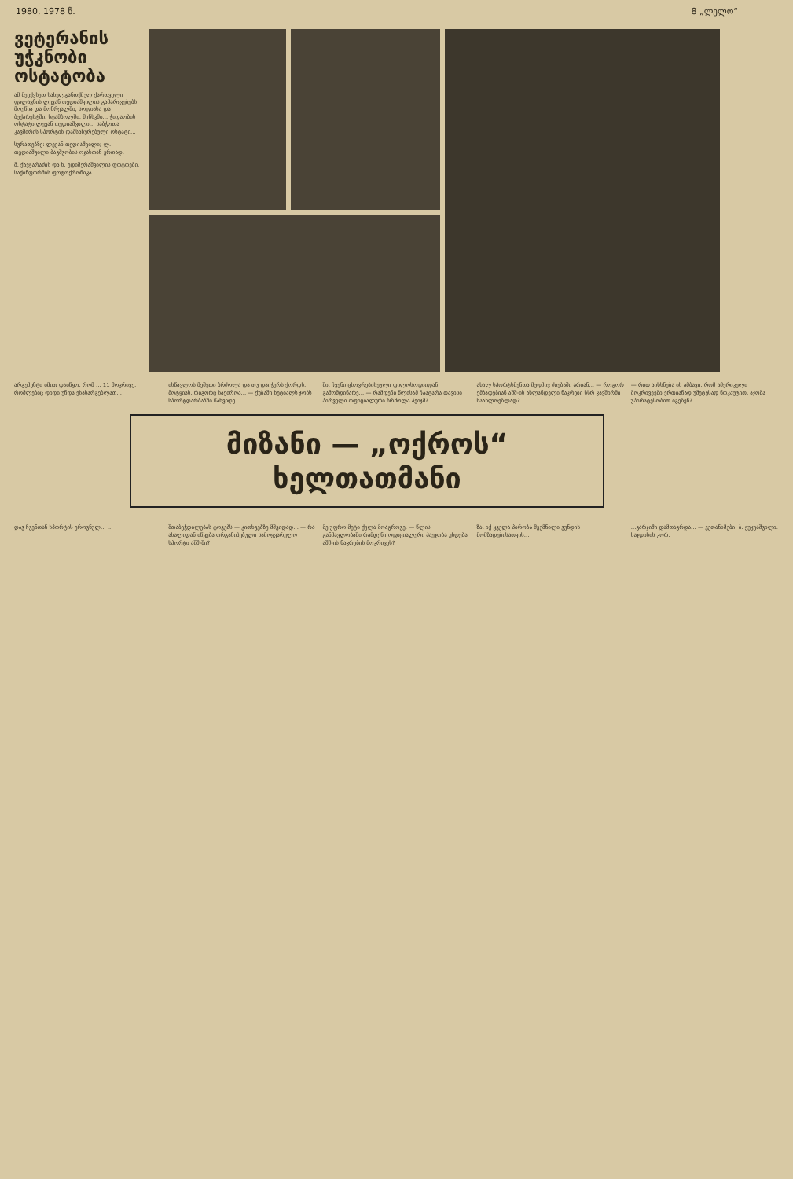1980, 1978 წ. 8 „ლელო“
ვეტერანის უჭკნობი ოსტატობა
ამ მეექვსეთ სახელგანთქმულ ქართველი ფალავნის ლევან თედიაშვილის გამარჯვებებს. მოუწია და მონრეალში, სოფიასა და ბუქარესტში, ხტამბოლში, მინსკში... ჭიდაობის ოსტატი ლევან თედიაშვილი... საბჭოთა კავშირის სპორტის დამსახურებული ოსტატი...
სურათებზე: ლევან თედიაშვილი; ლ. თედიაშვილი ბავშვობის ოჯახთან ერთად.
მ. ქავჟარაძის და ხ. ედიშერაშვილის ფოტოები. საქინფორმის ფოტოქრონიკა.
არგუმენტი იმით დაიწყო, რომ ... 11 მოკრივე, რომლებიც დიდი უნდა ესასარგებლათ...
ისწავლოს მეშეთი ბრძოლა და თუ დაიჭერს ქორდს, მოტყიას, რიგორც საქიროა... — ქუბაში ხეტიალს ჯობს სპორტდარბაზში წახვიდე...
ში, ჩვენი ცხოვრებისეული ფილოსოფიიდან გამომდინარე... — რამდენი წლისამ ჩაატარა თავისი პირველი ოფიციალური ბრძოლა პეიჯმ?
ახალ სპორტსმენთა მუდმივ ძიებაში არიან... — როგორ ემზადებიან აშშ-ის ახლანდელი ნაკრები სსრ კავშირში საახლოებლად?
— რით აიხსნება ის ამბავი, რომ ამერიკელი მოკრივეები ერთიანად უმეტესად ნოკაუტით, აჯობა უპირატესობით იგებენ?
მიზანი — „ოქროს“
ხელთათმანი
დავ ჩვენთან სპორტის ეროვნულ... ...
შთაბეჭდილებას ტოვებს — კითხვებზე მშვიდად... — რა ახალიდან იწყება ორგანიზებული სამოყვარულო სპორტი აშშ-ში?
მე უფრო მეტი ქულა მოაგროვე. — წლის განმავლობაში რამდენი ოფიციალური პაეჯობა უხდება აშშ-ის ნაკრების მოკრივეს?
ზა. იქ ყველა პირობა შექმნილი ვუნდის მომზადებისათვის...
...ვარჯიში დამთავრდა... — ვეთანხმები. ბ. ჟუკუაშვილი. ხაჯდისის კორ.